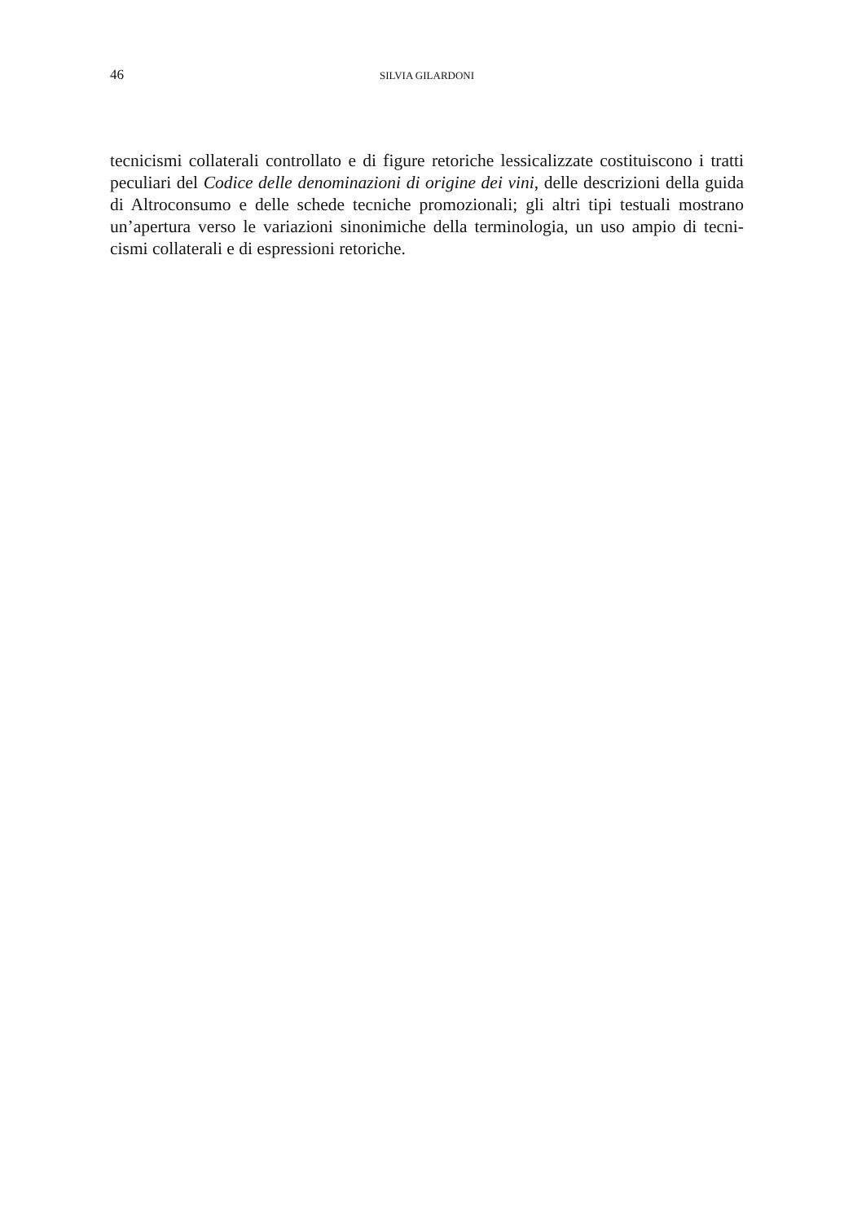46 SILVIA GILARDONI
tecnicismi collaterali controllato e di figure retoriche lessicalizzate costituiscono i tratti peculiari del Codice delle denominazioni di origine dei vini, delle descrizioni della guida di Altroconsumo e delle schede tecniche promozionali; gli altri tipi testuali mostrano un’apertura verso le variazioni sinonimiche della terminologia, un uso ampio di tecni-cismi collaterali e di espressioni retoriche.